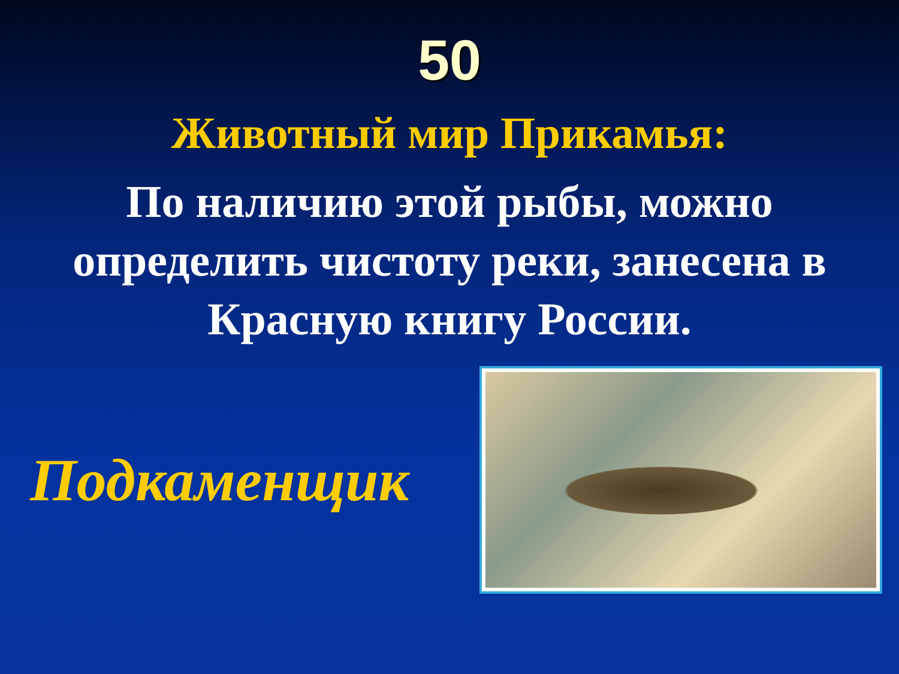50
Животный мир Прикамья:
По наличию этой рыбы, можно определить чистоту реки, занесена в Красную книгу России.
Подкаменщик